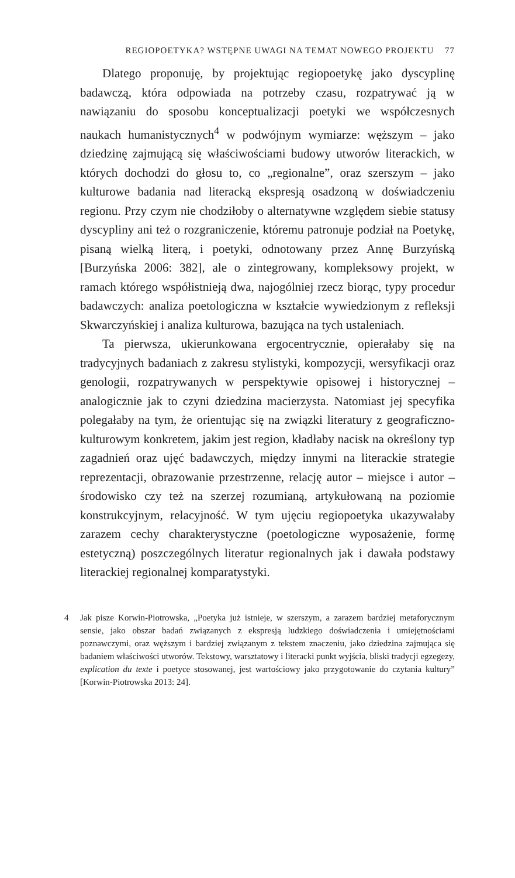REGIOPOETYKA? WSTĘPNE UWAGI NA TEMAT NOWEGO PROJEKTU 77
Dlatego proponuję, by projektując regiopoetykę jako dyscyplinę badawczą, która odpowiada na potrzeby czasu, rozpatrywać ją w nawiązaniu do sposobu konceptualizacji poetyki we współczesnych naukach humanistycznych<sup>4</sup> w podwójnym wymiarze: węższym – jako dziedzinę zajmującą się właściwościami budowy utworów literackich, w których dochodzi do głosu to, co „regionalne”, oraz szerszym – jako kulturowe badania nad literacką ekspresją osadzoną w doświadczeniu regionu. Przy czym nie chodziłoby o alternatywne względem siebie statusy dyscypliny ani też o rozgraniczenie, któremu patronuje podział na Poetykę, pisaną wielką literą, i poetyki, odnotowany przez Annę Burzyńską [Burzyńska 2006: 382], ale o zintegrowany, kompleksowy projekt, w ramach którego współistnieją dwa, najogólniej rzecz biorąc, typy procedur badawczych: analiza poetologiczna w kształcie wywiedzionym z refleksji Skwarczyńskiej i analiza kulturowa, bazująca na tych ustaleniach.
Ta pierwsza, ukierunkowana ergocentrycznie, opierałaby się na tradycyjnych badaniach z zakresu stylistyki, kompozycji, wersyfikacji oraz genologii, rozpatrywanych w perspektywie opisowej i historycznej – analogicznie jak to czyni dziedzina macierzysta. Natomiast jej specyfika polegałaby na tym, że orientując się na związki literatury z geograficzno-kulturowym konkretem, jakim jest region, kładłaby nacisk na określony typ zagadnień oraz ujęć badawczych, między innymi na literackie strategie reprezentacji, obrazowanie przestrzenne, relację autor – miejsce i autor – środowisko czy też na szerzej rozumianą, artykułowaną na poziomie konstrukcyjnym, relacyjność. W tym ujęciu regiopoetyka ukazywałaby zarazem cechy charakterystyczne (poetologiczne wyposażenie, formę estetyczną) poszczególnych literatur regionalnych jak i dawała podstawy literackiej regionalnej komparatystyki.
4 Jak pisze Korwin-Piotrowska, „Poetyka już istnieje, w szerszym, a zarazem bardziej metaforycznym sensie, jako obszar badań związanych z ekspresją ludzkiego doświadczenia i umiejętnościami poznawczymi, oraz węższym i bardziej związanym z tekstem znaczeniu, jako dziedzina zajmująca się badaniem właściwości utworów. Tekstowy, warsztatowy i literacki punkt wyjścia, bliski tradycji egzegezy, explication du texte i poetyce stosowanej, jest wartościowy jako przygotowanie do czytania kultury” [Korwin-Piotrowska 2013: 24].